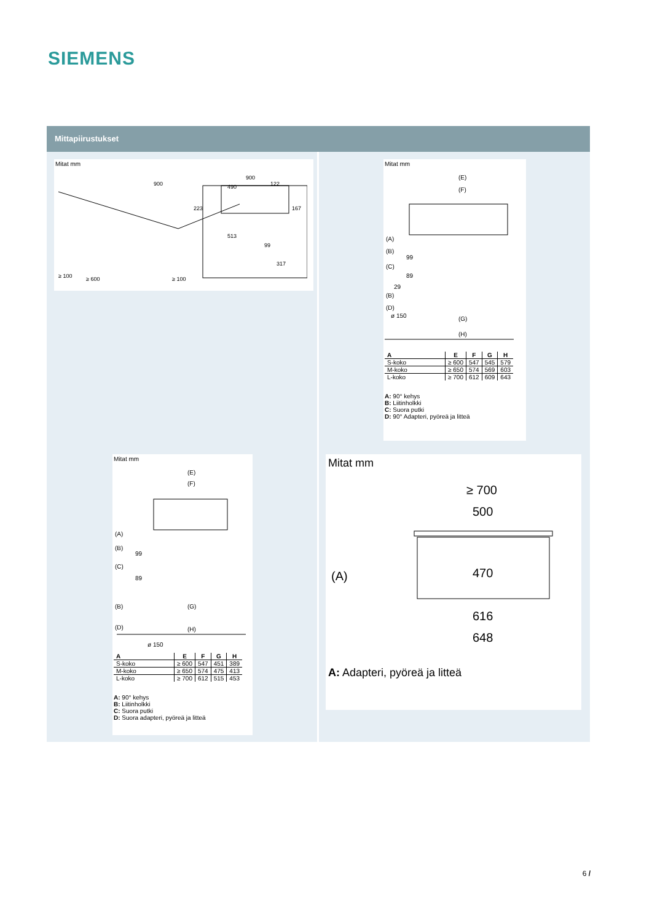SIEMENS
Mittapiirustukset
Mitat mm
900
≥ 100
≥ 600
900
490
122
223
167
513
99
317
≥ 100
Mitat mm
(E)
(F)
(A)
(B)
99
(C)
89
29
(B)
(D)
ø 150
(G)
(H)
| A | E | F | G | H |
| --- | --- | --- | --- | --- |
| S-koko | ≥ 600 | 547 | 545 | 579 |
| M-koko | ≥ 650 | 574 | 569 | 603 |
| L-koko | ≥ 700 | 612 | 609 | 643 |
A: 90° kehys
B: Liitinholkki
C: Suora putki
D: 90° Adapteri, pyöreä ja litteä
Mitat mm
(E)
(F)
(A)
(B)
99
(C)
89
(B)
(G)
(D)
(H)
ø 150
| A | E | F | G | H |
| --- | --- | --- | --- | --- |
| S-koko | ≥ 600 | 547 | 451 | 389 |
| M-koko | ≥ 650 | 574 | 475 | 413 |
| L-koko | ≥ 700 | 612 | 515 | 453 |
A: 90° kehys
B: Liitinholkki
C: Suora putki
D: Suora adapteri, pyöreä ja litteä
Mitat mm
≥ 700
500
(A)
470
616
648
A: Adapteri, pyöreä ja litteä
6 /